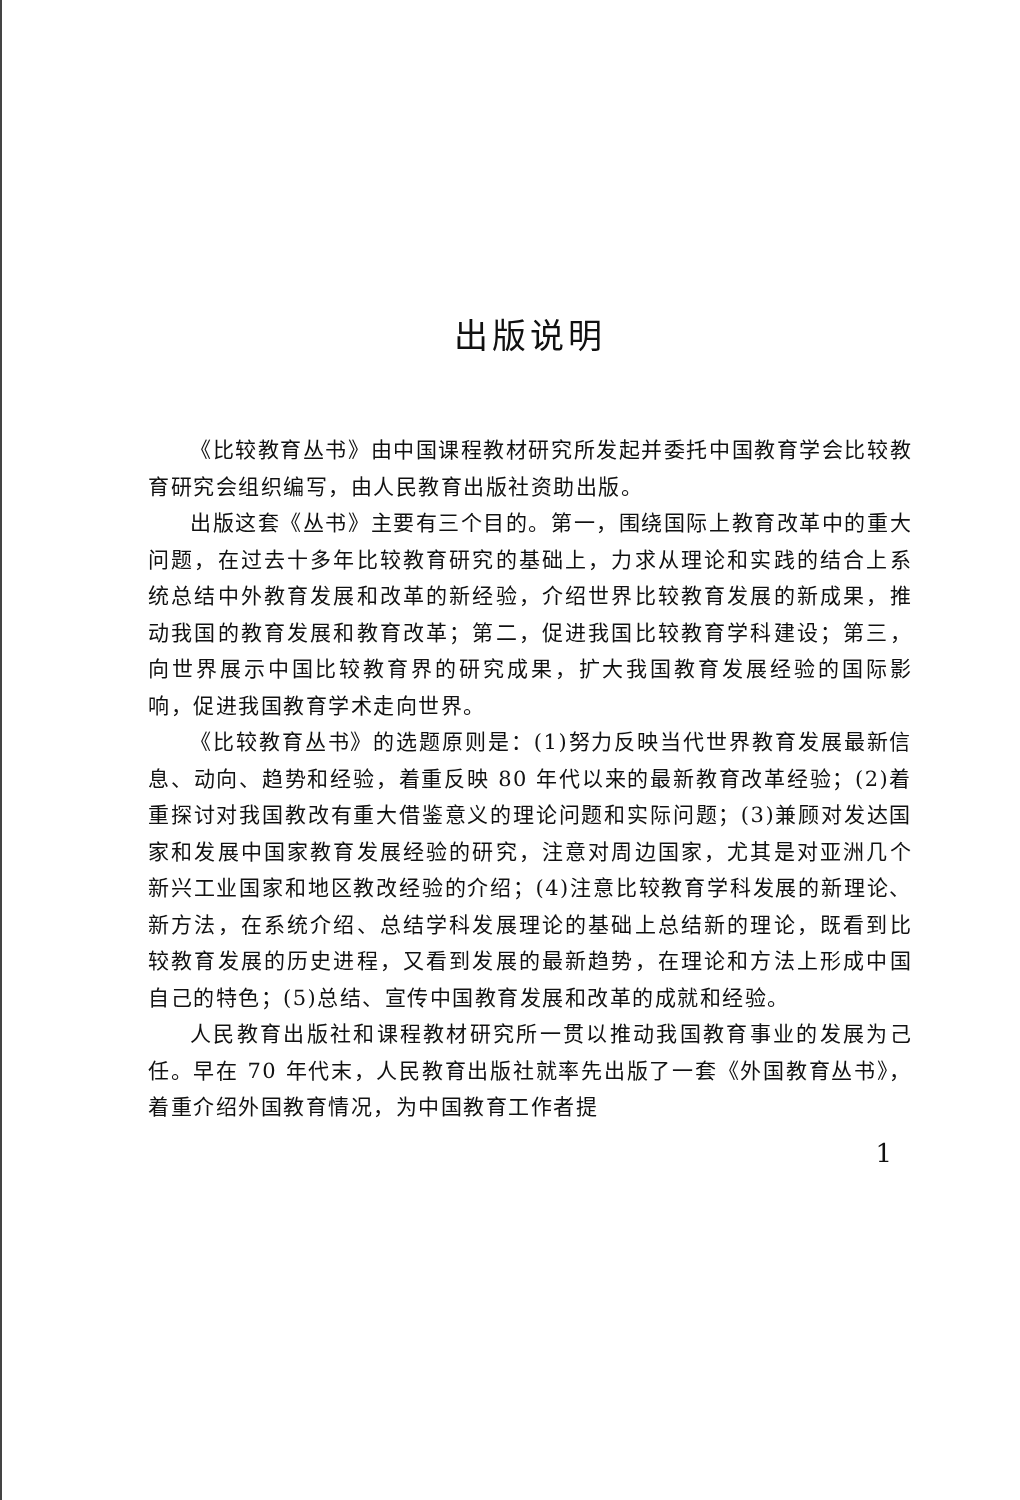出版说明
《比较教育丛书》由中国课程教材研究所发起并委托中国教育学会比较教育研究会组织编写，由人民教育出版社资助出版。
出版这套《丛书》主要有三个目的。第一，围绕国际上教育改革中的重大问题，在过去十多年比较教育研究的基础上，力求从理论和实践的结合上系统总结中外教育发展和改革的新经验，介绍世界比较教育发展的新成果，推动我国的教育发展和教育改革；第二，促进我国比较教育学科建设；第三，向世界展示中国比较教育界的研究成果，扩大我国教育发展经验的国际影响，促进我国教育学术走向世界。
《比较教育丛书》的选题原则是：(1)努力反映当代世界教育发展最新信息、动向、趋势和经验，着重反映 80 年代以来的最新教育改革经验；(2)着重探讨对我国教改有重大借鉴意义的理论问题和实际问题；(3)兼顾对发达国家和发展中国家教育发展经验的研究，注意对周边国家，尤其是对亚洲几个新兴工业国家和地区教改经验的介绍；(4)注意比较教育学科发展的新理论、新方法，在系统介绍、总结学科发展理论的基础上总结新的理论，既看到比较教育发展的历史进程，又看到发展的最新趋势，在理论和方法上形成中国自己的特色；(5)总结、宣传中国教育发展和改革的成就和经验。
人民教育出版社和课程教材研究所一贯以推动我国教育事业的发展为己任。早在 70 年代末，人民教育出版社就率先出版了一套《外国教育丛书》，着重介绍外国教育情况，为中国教育工作者提
1